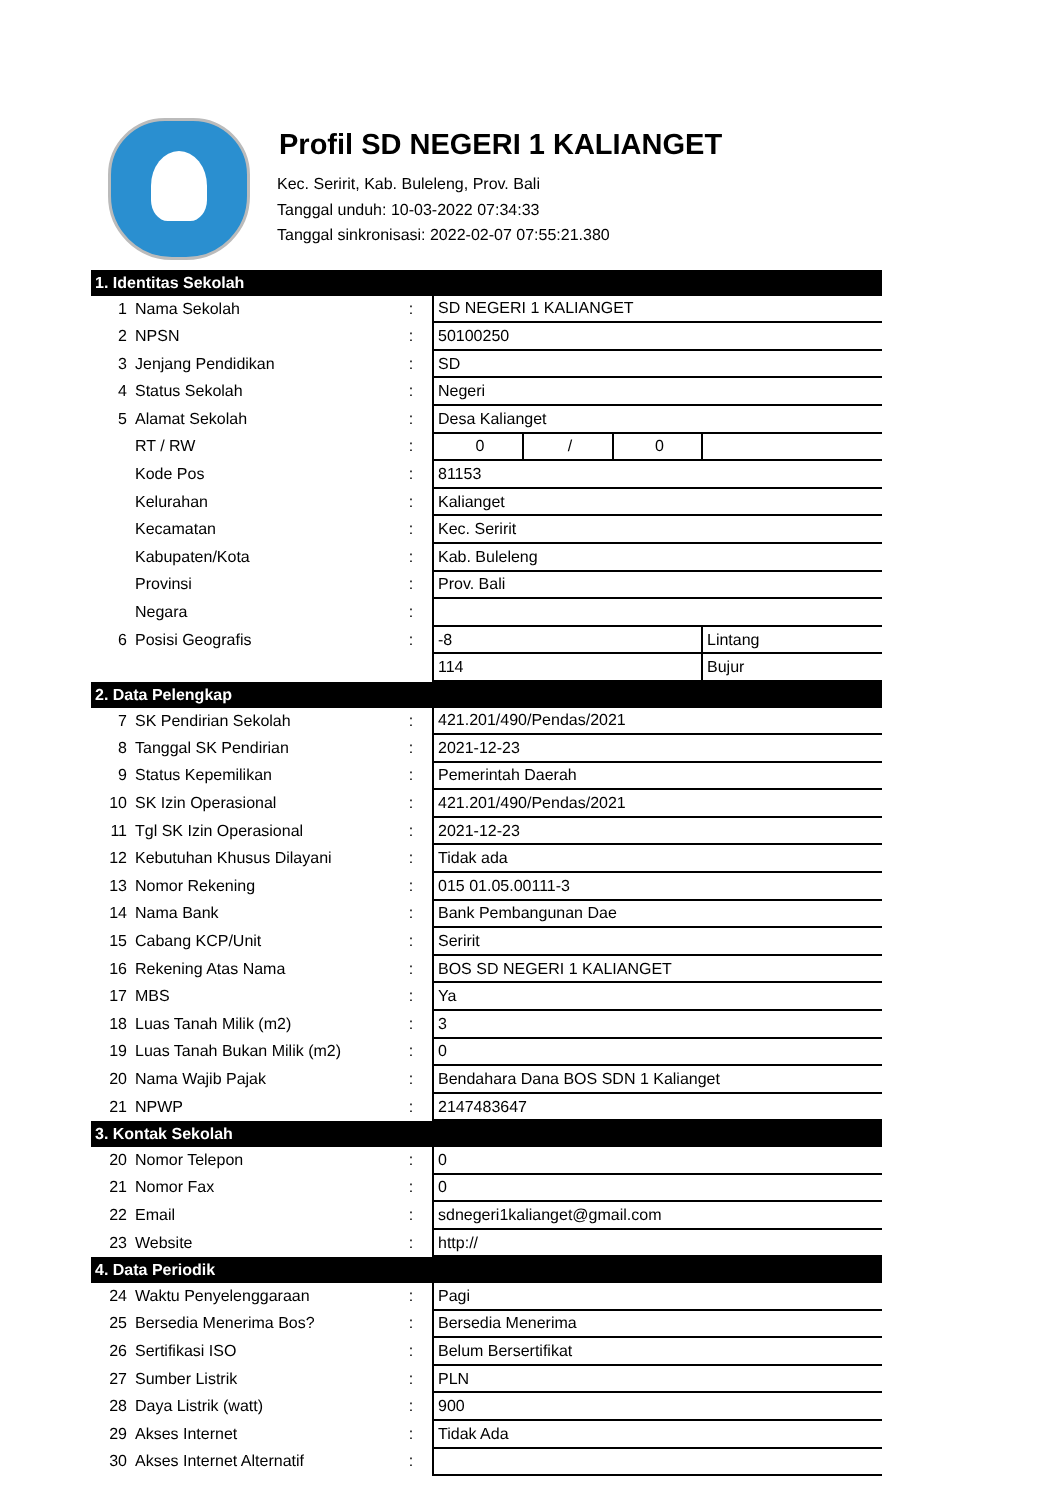Profil SD NEGERI 1 KALIANGET
Kec. Seririt, Kab. Buleleng, Prov. Bali
Tanggal unduh: 10-03-2022 07:34:33
Tanggal sinkronisasi: 2022-02-07 07:55:21.380
| 1. Identitas Sekolah | | | | | | |
| 1 | Nama Sekolah | : | SD NEGERI 1 KALIANGET | | | |
| 2 | NPSN | : | 50100250 | | | |
| 3 | Jenjang Pendidikan | : | SD | | | |
| 4 | Status Sekolah | : | Negeri | | | |
| 5 | Alamat Sekolah | : | Desa Kalianget | | | |
| | RT / RW | : | 0 | / | 0 | |
| | Kode Pos | : | 81153 | | | |
| | Kelurahan | : | Kalianget | | | |
| | Kecamatan | : | Kec. Seririt | | | |
| | Kabupaten/Kota | : | Kab. Buleleng | | | |
| | Provinsi | : | Prov. Bali | | | |
| | Negara | : | | | | |
| 6 | Posisi Geografis | : | -8 | | | Lintang |
| | | | 114 | | | Bujur |
| 2. Data Pelengkap | | | | | | |
| 7 | SK Pendirian Sekolah | : | 421.201/490/Pendas/2021 | | | |
| 8 | Tanggal SK Pendirian | : | 2021-12-23 | | | |
| 9 | Status Kepemilikan | : | Pemerintah Daerah | | | |
| 10 | SK Izin Operasional | : | 421.201/490/Pendas/2021 | | | |
| 11 | Tgl SK Izin Operasional | : | 2021-12-23 | | | |
| 12 | Kebutuhan Khusus Dilayani | : | Tidak ada | | | |
| 13 | Nomor Rekening | : | 015 01.05.00111-3 | | | |
| 14 | Nama Bank | : | Bank Pembangunan Dae | | | |
| 15 | Cabang KCP/Unit | : | Seririt | | | |
| 16 | Rekening Atas Nama | : | BOS SD NEGERI 1 KALIANGET | | | |
| 17 | MBS | : | Ya | | | |
| 18 | Luas Tanah Milik (m2) | : | 3 | | | |
| 19 | Luas Tanah Bukan Milik (m2) | : | 0 | | | |
| 20 | Nama Wajib Pajak | : | Bendahara Dana BOS SDN 1 Kalianget | | | |
| 21 | NPWP | : | 2147483647 | | | |
| 3. Kontak Sekolah | | | | | | |
| 20 | Nomor Telepon | : | 0 | | | |
| 21 | Nomor Fax | : | 0 | | | |
| 22 | Email | : | sdnegeri1kalianget@gmail.com | | | |
| 23 | Website | : | http:// | | | |
| 4. Data Periodik | | | | | | |
| 24 | Waktu Penyelenggaraan | : | Pagi | | | |
| 25 | Bersedia Menerima Bos? | : | Bersedia Menerima | | | |
| 26 | Sertifikasi ISO | : | Belum Bersertifikat | | | |
| 27 | Sumber Listrik | : | PLN | | | |
| 28 | Daya Listrik (watt) | : | 900 | | | |
| 29 | Akses Internet | : | Tidak Ada | | | |
| 30 | Akses Internet Alternatif | : | | | | |